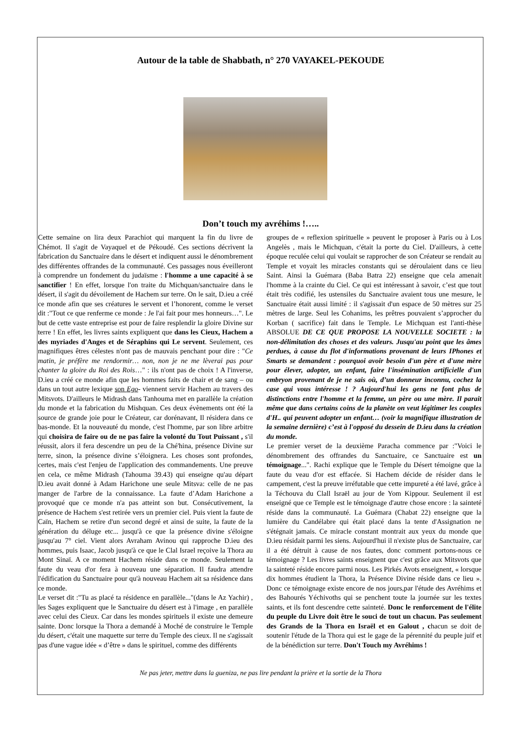Autour de la table de Shabbath, n° 270 VAYAKEL-PEKOUDE
Don’t touch my avréhims !…..
Cette semaine on lira deux Parachiot qui marquent la fin du livre de Chémot. Il s'agit de Vayaquel et de Pékoudé. Ces sections décrivent la fabrication du Sanctuaire dans le désert et indiquent aussi le dénombrement des différentes offrandes de la communauté. Ces passages nous éveilleront à comprendre un fondement du judaïsme : l'homme a une capacité à se sanctifier ! En effet, lorsque l'on traite du Michquan/sanctuaire dans le désert, il s'agit du dévoilement de Hachem sur terre. On le sait, D.ieu a créé ce monde afin que ses créatures le servent et l’honorent, comme le verset dit :"Tout ce que renferme ce monde : Je l'ai fait pour mes honneurs…". Le but de cette vaste entreprise est pour de faire resplendir la gloire Divine sur terre ! En effet, les livres saints expliquent que dans les Cieux, Hachem a des myriades d'Anges et de Séraphins qui Le servent. Seulement, ces magnifiques êtres célestes n'ont pas de mauvais penchant pour dire : "Ce matin, je préfère me rendormir… non, non je ne me lèverai pas pour chanter la gloire du Roi des Rois…" : ils n'ont pas de choix ! A l'inverse, D.ieu a créé ce monde afin que les hommes faits de chair et de sang – ou dans un tout autre lexique son Ego- viennent servir Hachem au travers des Mitsvots. D'ailleurs le Midrash dans Tanhouma met en parallèle la création du monde et la fabrication du Mishquan. Ces deux évènements ont été la source de grande joie pour le Créateur, car dorénavant, Il résidera dans ce bas-monde. Et la nouveauté du monde, c'est l'homme, par son libre arbitre qui choisira de faire ou de ne pas faire la volonté du Tout Puissant , s'il réussit, alors il fera descendre un peu de la Ché'hina, présence Divine sur terre, sinon, la présence divine s’éloignera. Les choses sont profondes, certes, mais c'est l'enjeu de l'application des commandements. Une preuve en cela, ce même Midrash (Tahouma 39.43) qui enseigne qu'au départ D.ieu avait donné à Adam Harichone une seule Mitsva: celle de ne pas manger de l'arbre de la connaissance. La faute d’Adam Harichone a provoqué que ce monde n'a pas atteint son but. Consécutivement, la présence de Hachem s'est retirée vers un premier ciel. Puis vient la faute de Caïn, Hachem se retire d'un second degré et ainsi de suite, la faute de la génération du déluge etc... jusqu'à ce que la présence divine s'éloigne jusqu'au 7° ciel. Vient alors Avraham Avinou qui rapproche D.ieu des hommes, puis Isaac, Jacob jusqu'à ce que le Clal Israel reçoive la Thora au Mont Sinaï. A ce moment Hachem réside dans ce monde. Seulement la faute du veau d'or fera à nouveau une séparation. Il faudra attendre l'édification du Sanctuaire pour qu'à nouveau Hachem ait sa résidence dans ce monde.
Le verset dit :"Tu as placé ta résidence en parallèle..."(dans le Az Yachir) , les Sages expliquent que le Sanctuaire du désert est à l'image , en parallèle avec celui des Cieux. Car dans les mondes spirituels il existe une demeure sainte. Donc lorsque la Thora a demandé à Moché de construire le Temple du désert, c'était une maquette sur terre du Temple des cieux. Il ne s'agissait pas d'une vague idée « d’être » dans le spirituel, comme des différents
groupes de « reflexion spirituelle » peuvent le proposer à Paris ou à Los Angelès , mais le Michquan, c'était la porte du Ciel. D'ailleurs, à cette époque reculée celui qui voulait se rapprocher de son Créateur se rendait au Temple et voyait les miracles constants qui se déroulaient dans ce lieu Saint. Ainsi la Guémara (Baba Batra 22) enseigne que cela amenait l'homme à la crainte du Ciel. Ce qui est intéressant à savoir, c’est que tout était très codifié, les ustensiles du Sanctuaire avaient tous une mesure, le Sanctuaire était aussi limité : il s'agissait d'un espace de 50 mètres sur 25 mètres de large. Seul les Cohanims, les prêtres pouvaient s’approcher du Korban ( sacrifice) fait dans le Temple. Le Michquan est l'anti-thèse ABSOLUE DE CE QUE PROPOSE LA NOUVELLE SOCIETE : la non-délimitation des choses et des valeurs. Jusqu'au point que les âmes perdues, à cause du flot d'informations provenant de leurs IPhones et Smarts se demandent : pourquoi avoir besoin d'un père et d'une mère pour élever, adopter, un enfant, faire l'insémination artificielle d'un embryon provenant de je ne sais où, d’un donneur inconnu, cochez la case qui vous intéresse ! ? Aujourd'hui les gens ne font plus de distinctions entre l'homme et la femme, un père ou une mère. Il parait même que dans certains coins de la planète on veut légitimer les couples d'H.. qui peuvent adopter un enfant… (voir la magnifique illustration de la semaine dernière) c’est à l'opposé du dessein de D.ieu dans la création du monde.
Le premier verset de la deuxième Paracha commence par :"Voici le dénombrement des offrandes du Sanctuaire, ce Sanctuaire est un témoignage...". Rachi explique que le Temple du Désert témoigne que la faute du veau d'or est effacée. Si Hachem décide de résider dans le campement, c'est la preuve irréfutable que cette impureté a été lavé, grâce à la Téchouva du Clall Israël au jour de Yom Kippour. Seulement il est enseigné que ce Temple est le témoignage d'autre chose encore : la sainteté réside dans la communauté. La Guémara (Chabat 22) enseigne que la lumière du Candélabre qui était placé dans la tente d'Assignation ne s'étégnait jamais. Ce miracle constant montrait aux yeux du monde que D.ieu résidait parmi les siens. Aujourd'hui il n'existe plus de Sanctuaire, car il a été détruit à cause de nos fautes, donc comment portons-nous ce témoignage ? Les livres saints enseignent que c'est grâce aux Mitsvots que la sainteté réside encore parmi nous. Les Pirkés Avots enseignent, « lorsque dix hommes étudient la Thora, la Présence Divine réside dans ce lieu ». Donc ce témoignage existe encore de nos jours,par l'étude des Avréhims et des Bahourés Yéchivoths qui se penchent toute la journée sur les textes saints, et ils font descendre cette sainteté. Donc le renforcement de l'élite du peuple du Livre doit être le souci de tout un chacun. Pas seulement des Grands de la Thora en Israël et en Galout , chacun se doit de soutenir l'étude de la Thora qui est le gage de la pérennité du peuple juif et de la bénédiction sur terre. Don't Touch my Avréhims !
Ne pas jeter, mettre dans la gueniza, ne pas lire pendant la prière et la sortie de la Thora